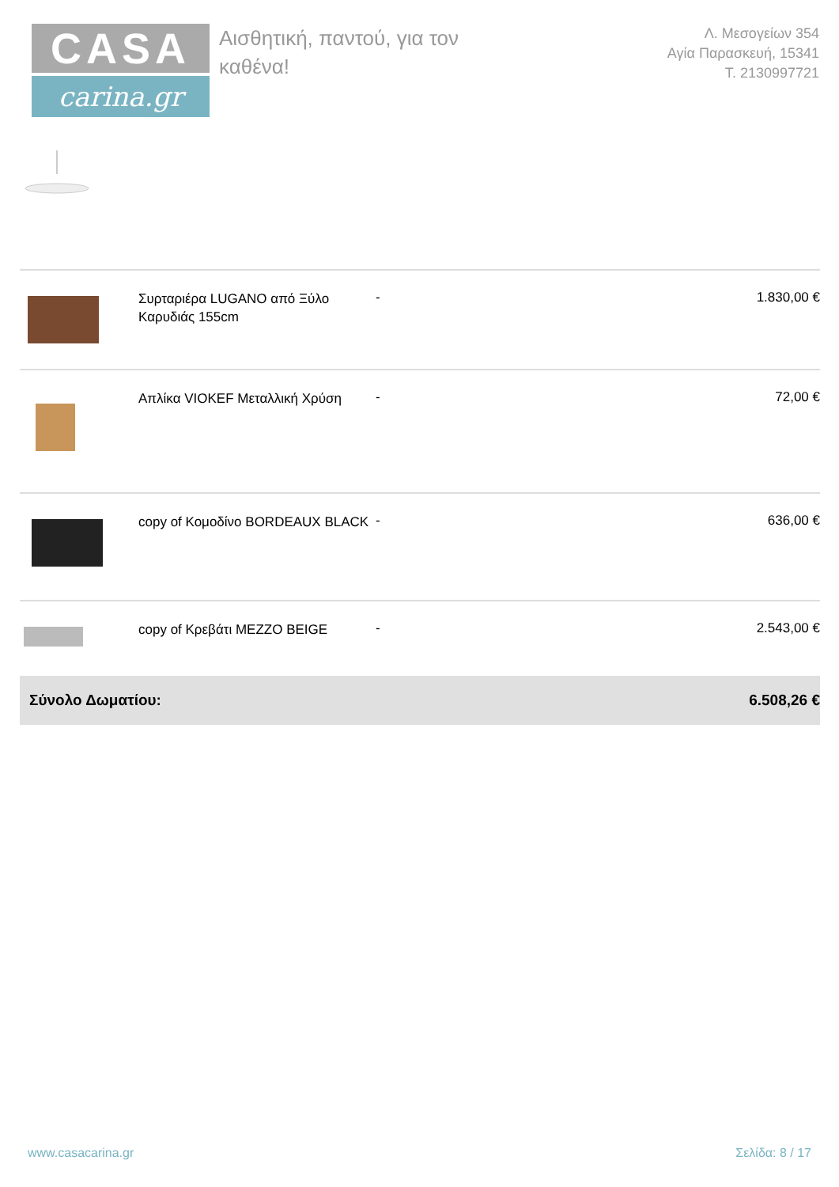CASA
carina.gr
Αισθητική, παντού, για τον
καθένα!
Λ. Μεσογείων 354
Αγία Παρασκευή, 15341
Τ. 2130997721
| | Συρταριέρα LUGANO από Ξύλο Καρυδιάς 155cm | - | 1.830,00 € |
| | Απλίκα VIOKEF Μεταλλική Χρύση | - | 72,00 € |
| | copy of Κομοδίνο BORDEAUX BLACK | - | 636,00 € |
| | copy of Κρεβάτι MEZZO BEIGE | - | 2.543,00 € |
| Σύνολο Δωματίου: | | | 6.508,26 € |
www.casacarina.gr Σελίδα: 8 / 17